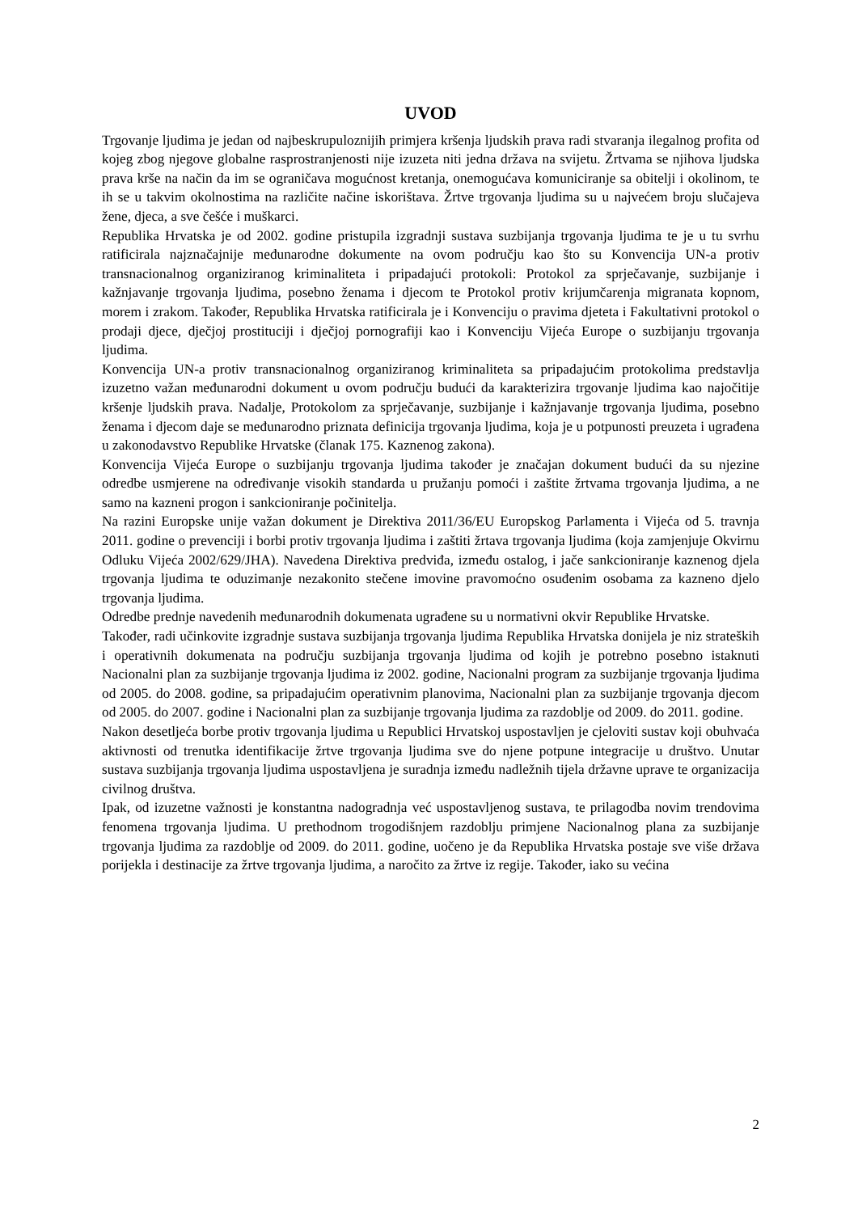UVOD
Trgovanje ljudima je jedan od najbeskrupuloznijih primjera kršenja ljudskih prava radi stvaranja ilegalnog profita od kojeg zbog njegove globalne rasprostranjenosti nije izuzeta niti jedna država na svijetu. Žrtvama se njihova ljudska prava krše na način da im se ograničava mogućnost kretanja, onemogućava komuniciranje sa obitelji i okolinom, te ih se u takvim okolnostima na različite načine iskorištava. Žrtve trgovanja ljudima su u najvećem broju slučajeva žene, djeca, a sve češće i muškarci.
Republika Hrvatska je od 2002. godine pristupila izgradnji sustava suzbijanja trgovanja ljudima te je u tu svrhu ratificirala najznačajnije međunarodne dokumente na ovom području kao što su Konvencija UN-a protiv transnacionalnog organiziranog kriminaliteta i pripadajući protokoli: Protokol za sprječavanje, suzbijanje i kažnjavanje trgovanja ljudima, posebno ženama i djecom te Protokol protiv krijumčarenja migranata kopnom, morem i zrakom. Također, Republika Hrvatska ratificirala je i Konvenciju o pravima djeteta i Fakultativni protokol o prodaji djece, dječjoj prostituciji i dječjoj pornografiji kao i Konvenciju Vijeća Europe o suzbijanju trgovanja ljudima.
Konvencija UN-a protiv transnacionalnog organiziranog kriminaliteta sa pripadajućim protokolima predstavlja izuzetno važan međunarodni dokument u ovom području budući da karakterizira trgovanje ljudima kao najočitije kršenje ljudskih prava. Nadalje, Protokolom za sprječavanje, suzbijanje i kažnjavanje trgovanja ljudima, posebno ženama i djecom daje se međunarodno priznata definicija trgovanja ljudima, koja je u potpunosti preuzeta i ugrađena u zakonodavstvo Republike Hrvatske (članak 175. Kaznenog zakona).
Konvencija Vijeća Europe o suzbijanju trgovanja ljudima također je značajan dokument budući da su njezine odredbe usmjerene na određivanje visokih standarda u pružanju pomoći i zaštite žrtvama trgovanja ljudima, a ne samo na kazneni progon i sankcioniranje počinitelja.
Na razini Europske unije važan dokument je Direktiva 2011/36/EU Europskog Parlamenta i Vijeća od 5. travnja 2011. godine o prevenciji i borbi protiv trgovanja ljudima i zaštiti žrtava trgovanja ljudima (koja zamjenjuje Okvirnu Odluku Vijeća 2002/629/JHA). Navedena Direktiva predviđa, između ostalog, i jače sankcioniranje kaznenog djela trgovanja ljudima te oduzimanje nezakonito stečene imovine pravomoćno osuđenim osobama za kazneno djelo trgovanja ljudima.
Odredbe prednje navedenih međunarodnih dokumenata ugrađene su u normativni okvir Republike Hrvatske.
Također, radi učinkovite izgradnje sustava suzbijanja trgovanja ljudima Republika Hrvatska donijela je niz strateških i operativnih dokumenata na području suzbijanja trgovanja ljudima od kojih je potrebno posebno istaknuti Nacionalni plan za suzbijanje trgovanja ljudima iz 2002. godine, Nacionalni program za suzbijanje trgovanja ljudima od 2005. do 2008. godine, sa pripadajućim operativnim planovima, Nacionalni plan za suzbijanje trgovanja djecom od 2005. do 2007. godine i Nacionalni plan za suzbijanje trgovanja ljudima za razdoblje od 2009. do 2011. godine.
Nakon desetljeća borbe protiv trgovanja ljudima u Republici Hrvatskoj uspostavljen je cjeloviti sustav koji obuhvaća aktivnosti od trenutka identifikacije žrtve trgovanja ljudima sve do njene potpune integracije u društvo. Unutar sustava suzbijanja trgovanja ljudima uspostavljena je suradnja između nadležnih tijela državne uprave te organizacija civilnog društva.
Ipak, od izuzetne važnosti je konstantna nadogradnja već uspostavljenog sustava, te prilagodba novim trendovima fenomena trgovanja ljudima. U prethodnom trogodišnjem razdoblju primjene Nacionalnog plana za suzbijanje trgovanja ljudima za razdoblje od 2009. do 2011. godine, uočeno je da Republika Hrvatska postaje sve više država porijekla i destinacije za žrtve trgovanja ljudima, a naročito za žrtve iz regije. Također, iako su većina
2